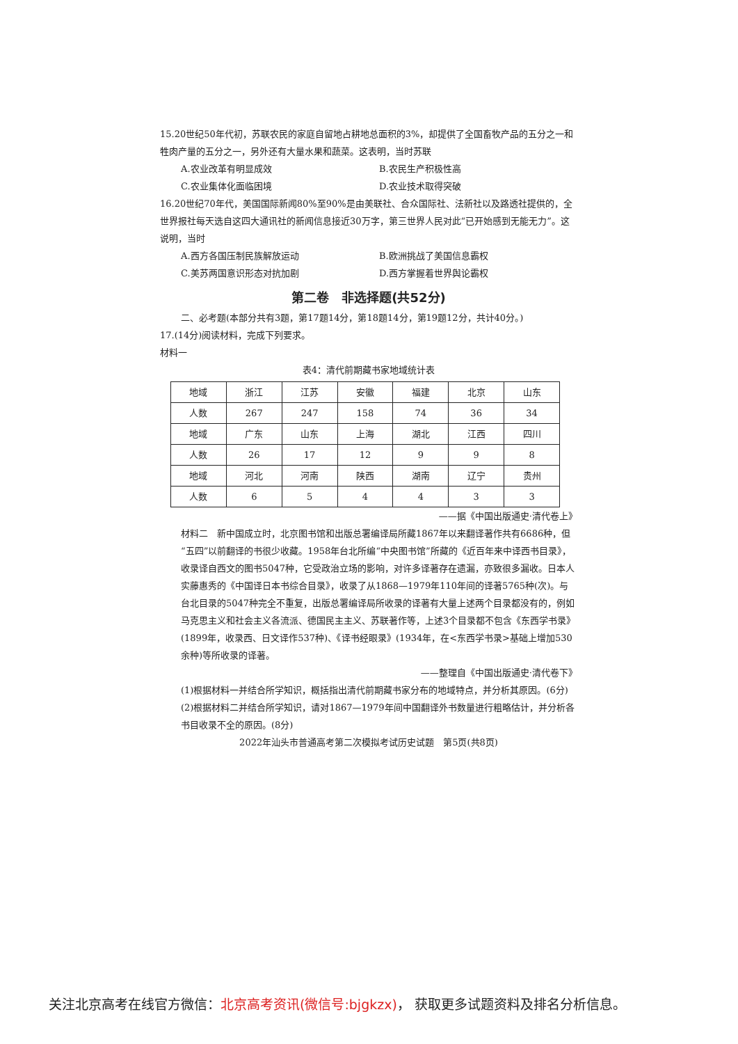15.20世纪50年代初，苏联农民的家庭自留地占耕地总面积的3%，却提供了全国畜牧产品的五分之一和牲肉产量的五分之一，另外还有大量水果和蔬菜。这表明，当时苏联
A.农业改革有明显成效 B.农民生产积极性高
C.农业集体化面临困境 D.农业技术取得突破
16.20世纪70年代，美国国际新闻80%至90%是由美联社、合众国际社、法新社以及路透社提供的，全世界报社每天选自这四大通讯社的新闻信息接近30万字，第三世界人民对此“已开始感到无能无力”。这说明，当时
A.西方各国压制民族解放运动 B.欧洲挑战了美国信息霸权
C.美苏两国意识形态对抗加剧 D.西方掌握着世界舆论霸权
第二卷　非选择题(共52分)
二、必考题(本部分共有3题，第17题14分，第18题14分，第19题12分，共计40分。)
17.(14分)阅读材料，完成下列要求。
材料一
表4：清代前期藏书家地域统计表
| 地域 | 浙江 | 江苏 | 安徽 | 福建 | 北京 | 山东 |
| 人数 | 267 | 247 | 158 | 74 | 36 | 34 |
| 地域 | 广东 | 山东 | 上海 | 湖北 | 江西 | 四川 |
| 人数 | 26 | 17 | 12 | 9 | 9 | 8 |
| 地域 | 河北 | 河南 | 陕西 | 湖南 | 辽宁 | 贵州 |
| 人数 | 6 | 5 | 4 | 4 | 3 | 3 |
——据《中国出版通史·清代卷上》
材料二　新中国成立时，北京图书馆和出版总署编译局所藏1867年以来翻译著作共有6686种，但“五四”以前翻译的书很少收藏。1958年台北所编“中央图书馆”所藏的《近百年来中译西书目录》，收录译自西文的图书5047种，它受政治立场的影响，对许多译著存在遗漏，亦致很多漏收。日本人实藤惠秀的《中国译日本书综合目录》，收录了从1868—1979年110年间的译著5765种(次)。与台北目录的5047种完全不重复，出版总署编译局所收录的译著有大量上述两个目录都没有的，例如马克思主义和社会主义各流派、德国民主主义、苏联著作等，上述3个目录都不包含《东西学书录》(1899年，收录西、日文译作537种)、《译书经眼录》(1934年，在<东西学书录>基础上增加530余种)等所收录的译著。
——整理自《中国出版通史·清代卷下》
(1)根据材料一并结合所学知识，概括指出清代前期藏书家分布的地域特点，并分析其原因。(6分)
(2)根据材料二并结合所学知识，请对1867—1979年间中国翻译外书数量进行粗略估计，并分析各书目收录不全的原因。(8分)
2022年汕头市普通高考第二次模拟考试历史试题　第5页(共8页)
关注北京高考在线官方微信：北京高考资讯(微信号:bjgkzx)， 获取更多试题资料及排名分析信息。